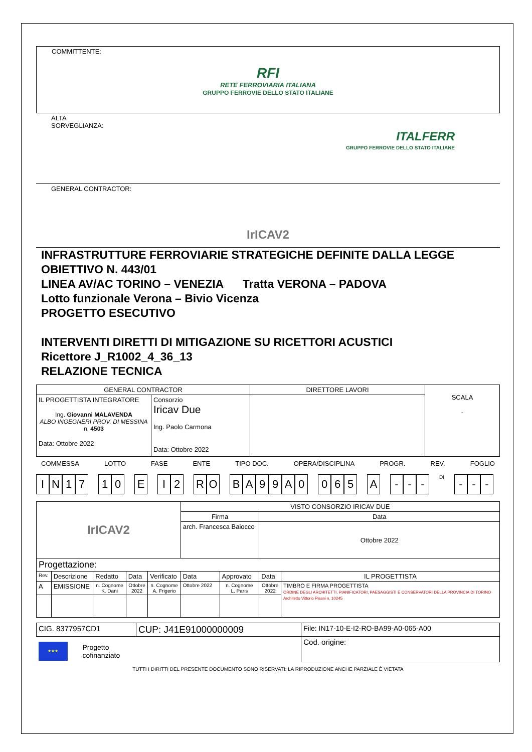COMMITTENTE:
RFI
RETE FERROVIARIA ITALIANA
GRUPPO FERROVIE DELLO STATO ITALIANE
ALTA
SORVEGLIANZA:
ITALFERR
GRUPPO FERROVIE DELLO STATO ITALIANE
GENERAL CONTRACTOR:
IrICAV2
INFRASTRUTTURE FERROVIARIE STRATEGICHE DEFINITE DALLA LEGGE OBIETTIVO N. 443/01
LINEA AV/AC TORINO – VENEZIA Tratta VERONA – PADOVA
Lotto funzionale Verona – Bivio Vicenza
PROGETTO ESECUTIVO
INTERVENTI DIRETTI DI MITIGAZIONE SU RICETTORI ACUSTICI
Ricettore J_R1002_4_36_13
RELAZIONE TECNICA
| GENERAL CONTRACTOR | | DIRETTORE LAVORI | SCALA - |
| IL PROGETTISTA INTEGRATORE Ing. Giovanni MALAVENDA ALBO INGEGNERI PROV. DI MESSINA n. 4503 Data: Ottobre 2022 | Consorzio Iricav Due Ing. Paolo Carmona Data: Ottobre 2022 | | |
COMMESSA LOTTO FASE ENTE TIPO DOC. OPERA/DISCIPLINA PROGR. REV. FOGLIO
IN 17 1 0 E I 2 R O BA 99 A 0 0 6 5 A - - -
DI
- - -
| IrICAV2 | | | | | VISTO CONSORZIO IRICAV DUE | | | |
| | | | | | Firma | | Data | |
| | | | | | arch. Francesca Baiocco | | Ottobre 2022 | |
| Progettazione: | | | | | | | | |
| Rev. | Descrizione | Redatto | Data | Verificato | Data | Approvato | Data | IL PROGETTISTA |
| A | EMISSIONE | n. Cognome K. Dani | Ottobre 2022 | n. Cognome A. Frigerio | Ottobre 2022 | n. Cognome L. Paris | Ottobre 2022 | TIMBRO E FIRMA PROGETTISTA ORDINE DEGLI ARCHITETTI, PIANIFICATORI, PAESAGGISTI E CONSERVATORI DELLA PROVINCIA DI TORINO Architetto Vittorio Pisani n. 10245 |
| CIG. 8377957CD1 | CUP: J41E91000000009 | File: IN17-10-E-I2-RO-BA99-A0-065-A00 |
| ★★★ Progetto cofinanziato | | Cod. origine: |
TUTTI I DIRITTI DEL PRESENTE DOCUMENTO SONO RISERVATI: LA RIPRODUZIONE ANCHE PARZIALE È VIETATA